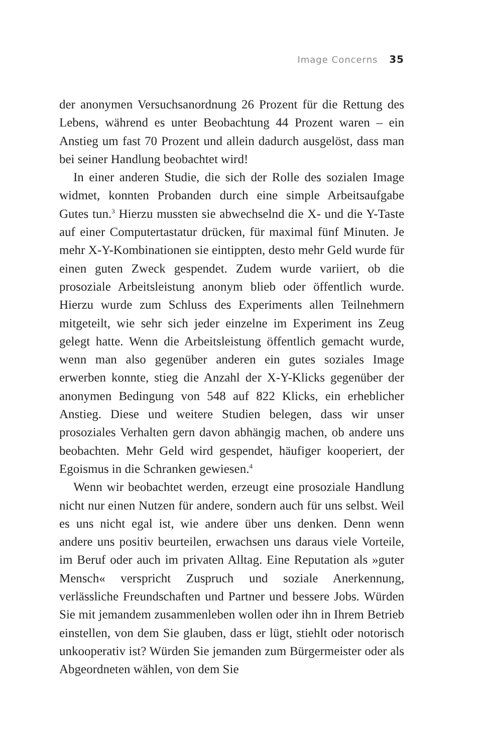Image Concerns 35
der anonymen Versuchsanordnung 26 Prozent für die Rettung des Lebens, während es unter Beobachtung 44 Prozent waren – ein Anstieg um fast 70 Prozent und allein dadurch ausgelöst, dass man bei seiner Handlung beobachtet wird!
In einer anderen Studie, die sich der Rolle des sozialen Image widmet, konnten Probanden durch eine simple Arbeitsaufgabe Gutes tun.<sup>3</sup> Hierzu mussten sie abwechselnd die X- und die Y-Taste auf einer Computertastatur drücken, für maximal fünf Minuten. Je mehr X-Y-Kombinationen sie eintippten, desto mehr Geld wurde für einen guten Zweck gespendet. Zudem wurde variiert, ob die prosoziale Arbeitsleistung anonym blieb oder öffentlich wurde. Hierzu wurde zum Schluss des Experiments allen Teilnehmern mitgeteilt, wie sehr sich jeder einzelne im Experiment ins Zeug gelegt hatte. Wenn die Arbeitsleistung öffentlich gemacht wurde, wenn man also gegenüber anderen ein gutes soziales Image erwerben konnte, stieg die Anzahl der X-Y-Klicks gegenüber der anonymen Bedingung von 548 auf 822 Klicks, ein erheblicher Anstieg. Diese und weitere Studien belegen, dass wir unser prosoziales Verhalten gern davon abhängig machen, ob andere uns beobachten. Mehr Geld wird gespendet, häufiger kooperiert, der Egoismus in die Schranken gewiesen.<sup>4</sup>
Wenn wir beobachtet werden, erzeugt eine prosoziale Handlung nicht nur einen Nutzen für andere, sondern auch für uns selbst. Weil es uns nicht egal ist, wie andere über uns denken. Denn wenn andere uns positiv beurteilen, erwachsen uns daraus viele Vorteile, im Beruf oder auch im privaten Alltag. Eine Reputation als »guter Mensch« verspricht Zuspruch und soziale Anerkennung, verlässliche Freundschaften und Partner und bessere Jobs. Würden Sie mit jemandem zusammenleben wollen oder ihn in Ihrem Betrieb einstellen, von dem Sie glauben, dass er lügt, stiehlt oder notorisch unkooperativ ist? Würden Sie jemanden zum Bürgermeister oder als Abgeordneten wählen, von dem Sie